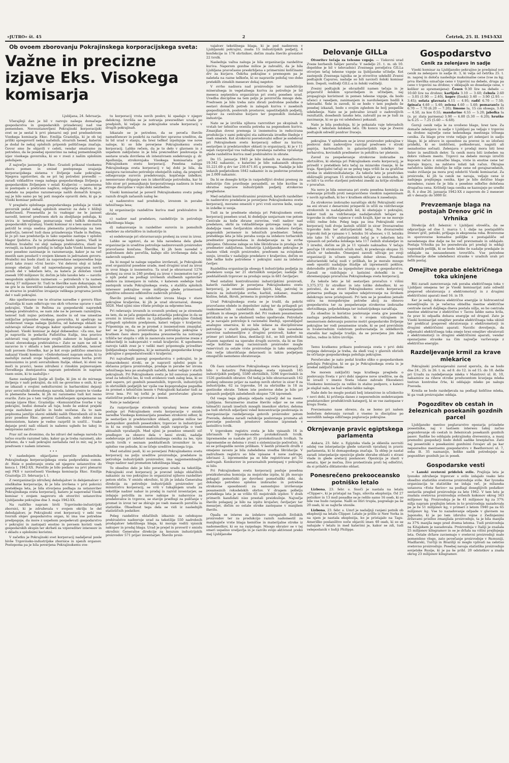»JUTRO« št. 45 2 Četrtek, 25. II. 1943-XXI
Ob ovoem zborovanju Pokrajinskega korporacijskega sveta:
Važne in precizne izjave Eks. Visokega komisarja
vajalcev tekstilnega blaga, ki je pod nadzorom v Ljubljanski pokrajini, znaša 15 industrijskih podjetij, 4 konfekcije in 176 obrtnikov, dočim znaša število grosistov 22 tvrdk.
Naslednja važna naloga je bila organizacija razdelitve kuriva. Naporom gozdne milice je zahvaliti, da je bila Ljubljana pravočasno preskrbljena s primernimi količinami drv za kurjavo. Oskrba pokrajine s premogom pa je naletela na razne težkoče, ki so napravile položaj vso dobo pretekilh zimskih mesecev dokaj negotov.
V svrho nadzora nad proizvodnjo ter razdelitvijo mineralnega in vegetalnega kuriva za potrošnjo je bil meseca septembra organiziran pri svetu poseben urad. Uvedba discipline na tem polju je povzročila mnogo dela. Predvsem je bilo treba zato zbrati podrobne podatke o sestavi domačih potreb in zalogah kuriva v zasebnih gospodinjstvih, poslovnih prostorov, ugostiteljskih podjetij, naprav za centralno kurjavo ter pogonskih instalacij industrije.
Nato se je izvršila njihova razvrstitev po skupinah in vrstah ter tehnično ocenila potreba na pogonskem kurivu. Zmanjšan dovoz premoga iz inozemstva in reducirana produkcija v sami pokrajini sta zahtevala izvedbo štednje v vseh smereh. Kot strokovni posvetovalni odbor je sodeloval pri Pokrajinskem svetu korporacij odbor za kurivo, sestavljen iz predstavnikov oblasti in organizacij, ki je v 11 sejah razpravljal vsa važnejša vprašanja načelna vprašanja glede razdelitve kuriva med prebivalstvo in obrate.
Do 15. januarja 1943 je bilo izdanih za domačinstva 19.342 nakaznic, s katerimi je bilo nakazanih skupno 55.221.69 q drv ter 230.671.85 q premoga. Nadalje je bilo izdanih podjetnikom 1842 nakaznic in za poslovne prostore pa 2.009 nakaznic.
Da bi se doseglo kritje in razpoložljivi drobni premog za industrijo čim pravilneje porazdelil, so bile kurilne in obratne naprave industrijskih podjetij strokovno pregledane.
Med ostalimi kontroliranimi proizvodi, katerih razdelitev in nadzorstvo predelave je poverjeno Pokrajinskemu svetu korporacij, moramo omeniti v prvi vrsti surove kože, usnje in izdelke iz usnja.
Tudi za te predmete obstoja pri Pokrajinskem svetu korporacij poseben urad, ki dodeljuje usnjarnam vse potom Centrale za kože zbrane surovine, vodi nadzor nad predelavo, skrbi za vskladiščenje gotovega usnja in ga dodeljuje vsem čevljarskim obratom za izdelavo čevljev, pogonskih jermenov in tehničnih predmetov. Tekom preteklega leta je bila poraba usnja za izdelavo torbarskih predmetov prepovedana in dodeljevanje za te svrhe ukinjeno. Odnosne zaloge so bile likvidirane in prodaja teh predmetov zaključena. Industrija Ljubljanske pokrajine je znaten višek svojih proizvodov, predvsem na svinjskem usnju, izvozila v nadaljnjo predelavo v kraljevino, dočim so bile težke kože potrošene v pokrajini sami za izdelavo čevljev.
Razdelilna organizacija obsega 4 industrijska podjetja za predelavo usnja ter 21 obrtniških usnjarjev, nadalje 36 pooblaščenih trgovcev za prodajo usnja in 681 čevljarjev.
Med ostalimi kontroliranimi industrijskimi proizvodi, katerih razdelitev je poverjena Pokrajinskemu svetu korporacij, je omeniti posebno špirit, klej, petrolej in bencin za industrijske svrhe, karbid, sukanec, mastne kisline, šelak, škrob, jermena in gumijeve izdelke.
Urad Pokrajinskega sveta se je trudil, da pokrbi pravočasno obdelo in dopolnitev zalog ter da prilagodi pri vsakomesečnih razdelitvah nakazila izpremenjenim prilikam in obsegu prevzetih del. Pri vsakem posameznem koristniku so se te okolnosti vedno upoštevale. Potrošače se je navajalo potrošnjo k racionelni štednji, uporabljajoč analogno smernice, ki so bile izdane za disciplinirane potrošnje v starih pokrajinah. Kjer so bile navedene surovine nadomestljive z drugimi proizvodi, kakor na primer pri izdelavi kisa, destilaciji itd., so bili potrošniki sčasom napoteni na uporabo drugih surovin, da bi se čim večje količine zalog racioniranih proizvodov mogle rezervirati za ostale vrste proizvodnje in tako omogočiti čim večje izkoriščanje delavnosti in takim podjetjem omogočilo nemoteno obratovanje.
•
Ob času ustanovitve Pokrajinskega sveta korporacij je bilo v katastru Pokrajinskega sveta vpisanih 145 industrijskih podjetij, 5580 obrtniških, 3296 trgovinskih in 1526 gostinskih obratov. Od tedaj je bilo obravnavanih 142 prošenj odnosno prijav za nastop novih obrtov in sicer 8 za industrijske, 62 za trgovske, 54 za obrtniške in 18 za gostinske obrate. Tekom iste poslovne dobe je bilo pri vpisanih podjetjih zabeleženih skupno 726 izpremeb.
Od vsega tega gibanja odpada največji del na mesto Ljubljana. Sorazmerno znatne število odjav se ne sme tolmačiti zaradi izsečnih mnogih imenikov obrtov, deloma pa tudi obrtnih odjavljeni vsled koncentracije poslovanja in reorganizacije razdeljevanja gotovih proizvodov potom Prevoda, deloma zaradi redukcije poslovnega prometa ali prevzetje poslovnih prostorov odnosno izpremeb v lastništvu tvrdk.
V trgovskem registru sveta je bilo vpisanih 16 in izbrisanih 9 trgovsko-sodno protokoliranih tvrdk. Izpremembe so nastale pri 35 protokoliranih tvrdkah. Te izpremembe so deloma v zvezi s sistemizacijo področnic, ki so se prilagodile novim prilikam. V šestih primerih družb z omejeno zavezo je bila zabeležena uvedba likvidacije. V zadružnem registru so bile vpisane 4 nove zadruge, izbrisani 2, izpremembe pa so bile registrirane pri 32 zadrugah. Konkurzov in poravnalnih postopanj v pokrajini ni bilo.
Pri Pokrajinskem svetu korporacij posluje posebna preizkuševalna komisija za mojstrske izpite, ki jih morajo polagati pomočniki po dovršeni pomočniški dobi, da dokažejo potrebno splošno izobrazbo in potrebne strokovne sposobnosti za samostojno izvrševanje posameznih rokodelskih obrtov. V drugem polletju preteklega leta je se vršilo 65 mojstrskih izpitov. V dveh primerih kandidati niso prestali preizkušnje. Največje število polaganj je bilo na izpitu krojačev, čevljarjev ter mesarjev, dočim so ostale stroke zastopane v manjšem številu.
Opaža se interes za izdelavo surogatnih živilskih proizvodov ter za produkcijo raznih nadomestil za manjkajoče vrste blaga kemične in materijalne stroke iz nadomestkov, ki so na razpolago. Mnogo obratov se v tej smeri uspešno uveljavlja in je razvilo svojo aktivnost preko mej Ljubljanske
Delovanje GILLa
Otvoritev tečaja za telesno vzgojo. — Tiskovni urad Zveze borbenih fašijev poroča: V nedeljo 21. t. m. ob 10. dopoldne je bil v telovadnici Zveznega poveljstva GILLa otvorjen tečaj telesne vzgoje za ljubljanske učitelje. Kot zastopnik Zveznega tajnika se je otvoritve udeležil Zvezni podtajnik Capurso, nadalje so bili navzoči šolski komisar kom. Depoli, voditelji GILL-a in šolski voditelji.
Zvezni podtajnik je obrazložil namen tečaja in je priporočil šolskim upraviteljem in učiteljem, naj propagirajo koristnost in pomen telesne vzgoje, da bodo učenci z veseljem, zanimanjem in navdušenjem hodili k telovadbi. Šole in zavodi, ki se bodo v tem pogledu še posebej izkazali, bodo s svojim zgledom še bolj pospešile udeleženje. Nato se je pohvalno izrazil o zadovoljivih rezultatih, doseženih lansko leto, zahvalil pa se je tudi za zanimanje, ki so ga vsi udeleženci pokazali.
Nato je bila poskušnja, ki je pokazala vaje telovadnih tekem v tekočem šolskem letu. Ob koncu vaje je Zvezni podtajnik odredil pozdrav Duceju.
pokrajine. V splošnem se je izvoz proizvodov pokrajine v poslovni dobi zadovoljivo razvijal predvsem v stroki papirja, kartonažnih in galanterijskih izdelkov ter torbarstva, kovinskih predmetov in pohištva ter pletenin.
Zavod za pospeševanje strokovne izobrazbe za obrtništvo, ki obstoja pri Pokrajinskem svetu korporacij, je priredil v preteklem letu tečaj za mizarsko risanje, ki še traja. Specijalni tečaji so se poleg tega vršili še za grafične stroke in elektroinštalaterje. Za tekoče leto je predviden obširnejši program 15 strokovnih tečajev za izobrazbo, ki so bili v ta svrho stavljeni potrebni zneski za kritje stroškov v proračun.
Na novo je bila osnovana pri svetu posebna komisija za reševanje pritožb proti neupravičeno visokim najemninam v novih zgradbah, ki bo v kratkem sklicana k zasedanju.
Za strokovno izobrazbo naraščajo skrbi Pokrajinski svet na eni strani z denarnimi prispevki in učili za vzdrževanje strokovnih in nadaljevalnih šol, ki obstojajo v pokrajini, kakor tudi za vzdrževanje nadaljevalnih tečajev za trgovske in obrtne vajence v onih krajih, kjer se ne morejo vršiti redne šole. Poleg tega pa ima Pokrajinski svet korporacij tudi dvoje lastnih učilišč in sicer Dvorazredno trgovsko šolo ter abiturijentski tečaj. Na dvorazredni trgovski šoli je vpisano v I. letniku 16 učencev, v II. letniku isto tako 16. V abiturijentski tečaj je v tekočem letu vpisanih od početka šolskega leta 117 rednih slušateljev in 3 izredni, dočim se jih je 11 vpisalo naknadno. V tečaju poučuje 18 strokovnih učnih moči, ki predavajo skupno 35 učnih ur tedensko. Omenjeni zavodi uživajo po svoji organizaciji in učnem uspehu dober sloves. Posebno abiturientski tečaj nudi v prilikah, ko je moralo mnogo oseb opustiti nadaljnje študije ali izpremeniti poklice, dobrodošlo priliko za izpopolnitev znanja o gospodarstvu. Zavodi se vzdržujejo z lastnimi dohodki in ne obremenjujejo proračuna Pokrajinskega sveta korporacij.
Za tekoče leto je bil sestavljen proračun v višini 3,375.372 lir stroškov in isto toliko dohodkov, ki so potrebni, da se stvori Pokrajinskemu svetu korporacij primerna podlaga za uspešno udejstvovanje na širokem delokrogu nove pristojnosti. Pri tem se je posebno jemalo ozira na mnogobrojne potrebe akcij za obnovo gospodarstva ter za pospeševanje strokovne izobrazbe obrtniškega, poljedelskega ter industrijskega naraščaja.
Za obsežno in koristno poslovanje sveta gre posebna zasluga podpredsedniku, ki v svojem vztrajnem in neumornem delovanju pozorno motri gospodarsko življenje pokrajine ter vodi posamezne urade, ki se pod previdnim in hvalevrednim vodstvom podravnatelja in oddelkovih starešin kar najbolje trudijo, da se poverjena jim dela točno, redno in hitro izvršijo.
•
Temu kratkemu prikazu poslovanja sveta v prvi dobi svojega delovanja je treba, da sledi vsaj v glavnih obrisih še očrtanje gospodarskega položaja pokrajine.
Poročevalec je nato podal kratko sliko o gospodarskem položaju Pokrajine, ki se ga je Pokrajinskega sveta in je izrekel zaključil takole:
Ne morem zaključiti tega kratkega pregleda o poslovanju Sveta v prvi dobi njegove nove ureditve, ne da bi izrazil v imenu Sveta vdano zahvalo Ekscelenci Visokemu komisarju za veliko in stalno podporo, s katero je olajšal nalo, ne baš vedno lahko nalogo.
Naše delo bo moglo postati bolj intenzivno in učinkovito v novi dobi, ki pričenja danes z neposrednim sodelovanjem predstavnikov produktivnih kategorij, ki so vse zastopane v krogu Sveta.
Prevzemamo nase obvezo, da se bomo pri našem bodočem delovanju ravnali z vnemo in disciplino po navodilih našega odličnega poglavarja pokrajine.
Okrnjevanje pravic egiptskega parlamenta
Ankara, 23. febr. s. Egiptska vlada je sklenila zavrniti odslej vse interpelacije glede ustavnih vprašanj in pravic parlamenta, ki bi domagoskega značaja. Ta sklep je nastal zaradi interpelacije opozicije glede zlorabe oblasti s strani vlade in glede aretacij poslancev. Opozicija je zlasti v senatu, kjer je močna, živo protestirala proti tej odločitvi, da si prilašča diktatorsko oblast.
Ponesrečeno prekooceansko potniško letalo
Lizbona, 23. febr. s. Snoči je nastala na letalu »Clipper«, ki je pristajal na Tagu, silovita eksplozija. Od 27 potnikov in 13 mož posadke se je rešilo samo 16 oseb, ki so bile vse hudo ranjene. Našli so štiri trupla, pogrešajo pa še 20 oseb, ki so najbrže utonile.
Lizbona, 23. febr. s. Umrl je nadaljnji ranjeni potnik ob eksploziji na letalu Clipper. Letalo je prišlo iz New Yorka in na njem je nastala eksplozija, ko je pristajalo na Tagu. Ameriško poslaništvo noče objaviti imen 40 oseb, ki so se nahajale v letalu in med katerimi je, kakor se zdi, tudi veleposlanik v Indiji Philipps.
Gospodarstvo
Cenik za zelenjavo in sadje
Visoki komisar za Ljubljansko pokrajino je predpisal nov cenik za zelenjavo in sadje št. 3, ki velja od četrtka 25. t. m. naprej in določa naslednje maksimalne cene (vse za kg; prva številka označuje ceno v trgovini na debelo, druga pa ceno v trgovini na drobno; v oklepajih so dosedanje cene, v kolikor so spremenjene): Česen 9.30 lire na debelo — 10.60 lire na drobno; karfijola 3.10 — 3.60; čebula 2.60 — 3.05 (1.90 — 2.40), kopre (finoki) 3.40 — 3.90 (2.95 — 3.45); solata glavnata 4.15 — 4.95; radič 6.70 — 7.50; špinača 4.60 — 5.40; zelena 4.60 — 5.60; pomaranče Ia 6.70 — 7.70 (6.20 — 7.20); limone Ia, 15 cm obsega, 3.45 — 4.50, za kos 0.55; mandarine 4.55 — 5.20; jabolka Ia (n. pr. zlata parmena) 5.90 — 6.80 (5.30 — 6.20); hruške Ia 6.25 — 7.25 (5.60 — 6.60).
Gornji cenik velja le za uvoženo blago, brez tare. Za domače zelenjavo in sadje v Ljubljani pa veljajo v trgovini na drobno največje cene tedenskega mestnega tržnega cenika. Za blago prve vrste veljajo pri zelenjavi in sadju blago, ki je zdravo in sposobno za prevoz in so izločeni pridelki, ki so izobličeni, poškodovani, nagniti ali nezadostno sočnati. Zelenjava v prodaji mora biti brez listov in neužitnih delov. Ta cenik mora biti izobešen na dobro vidnem mestu. Trgovci na debelo morajo izročiti kupcem račun z označbo blaga, vrste in enotne cene ter morajo kupcu, na zahtevo izdati tak račun. Okrajna načelstva lahko določijo še nižje cene od gorajnavedenih, vsako zvišanje pa mora prej odobriti Visoki komisariat. Za proizvode, ki jih ta cenik ne navaja, veljajo cene iz zadnjega prejšnjega cenika, kjer je bilo dotično blago navedeno, razen če je bila s posebno odločbo določena drugačna cena. Kršitelji tega cenika se kaznujejo po uredbi št. 8. z dne 26. januarja 1942-XX z zaporom do 2 mesecev ali v denarju do 5000 lir.
Prevzemanje blaga na postajah Drenov grič in Vrhnika
Direkcija drž. železnic v Ljubljani obvešča, da se odpravljajo od dne 1. marca t. l. dalje na postajališču Drenov grič, potniki, prtljaga in ekspresna roba. Brzovozne in sporovozne komadne pošiljke s postajališče od navedenega dne dalje ne bo več prevzemalo in oddajalo. Postaja Vrhnika pa bo posredovala pri predaji in oddaji vagonskih pošiljk, ki se bodo lahko še nadalje predajale in oddajale na nezasedenem tovorišču. Vse potrebne informacije dobe udeleženci stranke v uradnih urah pri šefih postaj.
Omejitve porabe električnega toka ukinjene
Biti zaradi zamrzovanja rek poraba električnega toka v Ljubljani omejena ter je Visoki komisarijat zato odredil prepoved obratovanja z elektromotorji in z drugimi električnimi aparati med 16. in 19.
Ker je sedaj dobava električne energije iz hidrocentral zanesljivejša in je večerna obtežba mestne električne centrale zaradi daljšega dneva postala nižja, so bo centrala mestne elektrarne z električno v Tacnu lahko sama krila, če prav bi odpadla dobava energije od drugod. Zato je Visoki komisarijat omejitev porabe električnega toka ukinil ter preklical prepoved obratovanja z elektromotorji in drugimi električnimi aparati. Navzlic dovoljenju, da odjemalci električnega toka smejo brez omejitev obratovati z elektromotorji in drugimi električnimi aparati, vendar opozarjamo stranke na čim največje varčevanje z električno energijo.
Razdeljevanje krmil za krave mlekarice
Pokrajinski prehranjevalni zavod sporoča, da se bodo dne 24., 25. in 26. t. m. od 8. do 12. in od 15. do 18. delile pri Uradu za razdeljevanje mleka v Maistrovi ul. št. 10, nakaznice za riževe otrobe producentom kravjega mleka tostran kontrolne črte, ki oddajajo mleko po nalogu Prevoda.
Krmila se bodo razdeljevala na podlagi količine mleka, ki ga vsak proizvajalec oddaja.
Pogozditev ob cestah in železnicah posekanih gozdnih parcel
Ljubljansko mestno poglavarstvo opozarja prizadete posestnike, naj v lastnem interesu takoj začno pogozdovanje ob cestah in železnicah posekanih gozdnih pasov. Sadike bo oddajala pokrajinska drevesnica, a manj premožni gospodarji bodo dobili sadike brezplačno. Zato naj posestniki s posekanimi gozdnimi čuvajev ali pa kar neposredno mestnemu gospodarstvu v Beethovnovi ul. 7, soba št. 35 naznanijo, koliko sadik potrebujejo za pogozditev gozdnih jas in posek.
Gospodarske vesti
= Lanski svetovni pridelek svile. Prejšnja leta je lyonsko združenje trgovcev s svilo izdajalo vsako leto obsežno statistiko svetovne proizvodnje svile. Ker lyonska organizacija te statistike ne izdaja več, je milanska ustanova »Ente Serico« na podlagi doseglijivih podatkov sestavila pregled proizvodnje za leto 1942. V tem letu je znašala svetovna proizvodnja svilenih kokonov okrog 343 milijonov kg. Proizvodnja je še 41 milijonov kg za 37% nižja napram prejšnjim letom in to proizvodnja nazadovala pa je že 51 milijonov kg, v primeri z letom 1940 pa za 65 milijonov kg. Vse to nazadovanje odpade v glavnem na Japonsko, ki je po tem izbruhu vojne z Zedinjenimi državami prisilno zmanjšala proizvodnjo, ta je bila manjša za 37% manjša nego pred dvema letoma. Tudi proizvodnja na Kitajskem je nazadovala. Proizvodnja v Italiji je znašala 25 milijonov kilogramov in se je držala na višini prejšnjega leta. Ostale države zavzemajo v svetovni proizvodnji malo pomembno vlogo, zato povečanje proizvodnje v Rumuniji, Madžarski, Turčiji in Braziliji ni moglo vplivati na celotno svetovno proizvodnjo. Posebej navaja statistika proizvodnjo sovjetske Rusije, ki je pa še pribl. 20 odstotkov a znaša okrog 23 milijonov kilogramov.
Ljubljana, 24. februarja.
Včerajšnji dan je bil v razvoju našega domačega gospodarstva in gospodarskih prizadevanj nad vse pomemben. Novoustanovljeni Pokrajinski korporacijski svet se je sestal k prvi plenarni seji pod predsedstvom Visokega komisarja Eksc. Emilija Graziolija, ki je ob tej priliki spregovoril nekaj načelnih, stvarnih besed, katerim je dodal še nekaj splošnih pripomb političnega značaja. Govor smo že objavili v celoti, vendar smatramo za potrebno, da še posebej opozorimo na nekaj pomembnejših izjav visokega govornika, ki so v zvezi z našim splošnim položajem.
Z največjo jasnostjo je Eksc. Grazioli prikazal visokemu zboru pomen in smisel postopnega uvajanja korporacijskega sistema v življenje naše pokrajine. Njegova ugotovitev, da se pri tej potrebni prevedbi — zaradi vzkladitve vsega našega gospodarskega življenja z gospodarskim življenjem v ostali Kraljevini — namenoma ni postopalo s pretirano naglico, odgovarja dejstvu, ki je naletelo na popolno razumevanje naših domačih krogov, saj je bilo samo po tej poti mogoče opraviti delo, ki ga je Visoki komisar pohvalil.
V pregledu splošnega gospodarskega položaja je visoki govornik podal nekaj splošnih smernic za delo v bližnji bodočnosti. Presenetila je tu vsakogar ne le jasnost navodil, temveč predvsem skrb za zboljšanje položaja, ki izvira iz temeljitega poznavanja vseh težkih domačih gospodarskih vprašanj. Visoki komisar ni s tem samo znova potrdil le svoja osebna plemenita prizadevanja na tem področju, temveč tudi dasa prizadevanja Vlade in Režima, ki ju pri nas predstavlja in tako uspešno zastopa v splošni blagor ljudstva. Za ta prizadevanja bodo njemu, Vladi in Režimu hvaležni vsi sloji našega prebivalstva, zlasti pa revnejši, za katerih položaj in težnje kaže Visoki komisar še prav posebno zanimanje in razumevanje, kakor je na več mestih sam poudaril v svojem klenem in jedrnatem govoru. Hvaležni mu bodo zlasti za napovedane nezposredne boja proti tako zvani »črni borzi«. Vsi delovni sloji si lahko mnogo obetajo tudi od napovedanega programa novih javnih del v tekočem letu, za katera je določen visok znesek 100 milijonov lir, dočim je bilo lansko leto — navzlic neugodnim splošnim razmeram — potrošenih v ta namen skoraj 37 milijonov lir. Tudi te številke nam dokazujejo, da ne gre le za teoretično nakazovanje raznih potreb, temveč za stvarno in praktično izvajanje velikega programa javnih del v naši pokrajini.
Ako upoštevamo vse te stvarne navedbe v govoru Eksc Graziolija ki nam odkrivajo vso skrb vrhovne uprave v naši pokrajini, Vlade in Režima za gospodarski napredek našega prebivalstva, se nam zde ne le povsem razumljive, temveč tudi nujno potrebne, modre in od vse umestne zaključne pripombe visokega govornika, ki apelirajo na uvidevnost vsega našega ljudstva, od katerega oblasti ne zahtevajo ničesar drugega kakor spoštovanje zakonov in lojalnost. Visoki komisar je dejal dobesedno: »Za ono, kar je napravila in podarila Fašistična Italija, ima pravico zahtevati vsaj spoštovanje svojih zakonov in lojalnost s strani slovenskega prebivalstva.« Zato se nam ne zdi le naravno in v skladu s tem plemenitim stališčem, temveč tudi povsem človeško, kar je kot svojo politično smernico nakazal Visoki komisar: »Dobrohotnost napram onim, ki to zaslužijo zaradi svoje lojalnosti, neizprosna borba proti komunizmu in proti sovražnikom Italije, oblast, ki sloni na moči in pravici, tesno združeni z rimskim pojmovanjem človeškega dostojanstva napram potrebnim in napram vsem onim, ki to zaslužijo.«
Samo zaslepljeni ljudje ali ljudje, ki jim ni do mirnega življenja v naši pokrajini, da niti ne govorimo o onih, ki so se izkazali s svojimi nekulturnimi in barbarskimi dejanji prav sovražniki slovenskega naroda, lahko prezro te visoke in plemenite besede, ki jih mi razumemo tudi kot resno svarilo. Zato pa s tem večjim zadoščenjem sprejemamo na znanje izjave Eksc. Graziolija: »Komunistične tvorbe v tej pokrajini, bodisi domače ali tuje, bodo še enkrat prejele svoje zasluženo plačilo in bodo uničene. Za to nam poplnoma jamčijo slavni oddelki naših Oboroženih sil in še prav posebno Eksc. general Gambara, zelo dobro znan komunistom, katere je vedno razpršil in uničil... Vsako dejanje proti naši oblasti in našemu ugledu bo takoj in neizprosno zatrto.«
Prav nič ne dvomimo, da bo zdravi del našega naroda to točno svarilo razumel tako, kakor ga je treba razumeti, ako hočemo, da v naši pokrajini zavladata red in mir, saj je to predvsem v našem interesu.
• • •
V naslednjem objavljamo poročilo predsednika Pokrajinskega korporacijskega sveta podprefekta comm. dr. Bisie o poslovanju sveta od njegove ustanovitve do konca l. 1942-XX. Poročilo je bilo podano na prvi plenarni seji PKS v navzočnosti Visokega komisarja Eksc. Emilija Graziolija 23. februarja t. l.
Z reorganizacijo združenj delodajalcev in delojemalcev v sindikalne korporacije, ki je bila izvršena v prvi polovici preteklega leta, je bila stvorjena podlaga za ustanovitev Pokrajinskega sveta korporacij, katero je napovedal Visoki komisar v svojem nagovoru ob otvoritvi ustanovitve Ljubljanske pokrajine dne 3. maja 1942-XX.
Na različko napram bivši Trgovinsko-industrijski zbornici, ki je združevala v svojem okrilju le del delodajalcev, je Pokrajinski svet korporacij v sebi vse tvornih slojev gospodarstva organ, ki ima vse potrebne predpogoje, da more z uspehom pospeševati gospodarstvo v pokrajini in zastopati enotno in povsem koristi vseh gospodarskih skupin ter skrbeti za vzporeditev interesov in v skladu s splošnimi koristmi.
V začetku je Pokrajinski svet korporacij nadaljeval posle bivše Trgovinsko-industrijske zbornice in njenih organov. Postopoma pa je bila poverjena Pokrajinskemu sve-
tu korporacij vrsta novih poslov, ki spadajo v njegov delokrog. Izvršila se je notranja preureditev urada po predpisih, ki veljajo za pokrajinske urade korporacij v drugih pokrajinah.
Izkazalo se je potrebno, da se poveča število nameščencev in poskrbi za razširitev upravne ureditve, da bi bil urad v stanju, da brez težkoč izpolnjuje vse nove naloge, ki so bile poverjene Pokrajinskemu svetu korporacij. Lahko rečem, da je to delo v glavnem in z uspehom zaključeno in je bila preureditev poslovanja in sestave urada dovršena ob intenzivnem sodelovanju g. dr. Apollonija, strokovnjaka Visokega komisariata pri Pokrajinskem svetu korporacij. Posebna naloga Pokrajinskega sveta korporacij v tej dobi je bila, da zasigura racionalno potrošnjo obstoječih zalog, da prepreči odtegovanje surovin predelovanju, kopičenje izdelkov, neosnovano dviganje cen in izkoriščanje potrošnika, kar bi bilo sicer pri pomanjkanju korporativnega nadzora in brez stroge discipline v vojni dobi neizbežno.
Visoki komisariat je poveril Pokrajinskemu svetu poleg raznih drugih začasnih nalog še:
a) nadzorstvo nad produkcijo, izvozom in porabo tehničnega lesa;
b) organizacijo razdelitve kuriva med prebivalstvo in obrate;
c) nadzor nad predelavo, razdelitvijo in potrošnjo tekstilnega blaga;
d) nakazovanje in razdelitev surovin in pomožnih sredstev za obrtništvo in industrijo in
e) sodelovanje pri obravnavanju prošenj za uvoz in izvoz.
Lahko se ugotovi, da so bila navedena dela glede organizacije in ureditve potrošnje nadzorovanih proizvodov pravočasno končana. Številke, ki jih bom navedel v podrobnem delu poročila, kažejo silo izvršenega dela in zadevnih uspehov.
Da bi mogel te naloge uspešno izvrševati, je Pokrajinski svet organiziral posebne urade, med drugimi urad za izvoz in uvoz blaga iz inozemstva. Ta urad je obravnaval 1276 prošenj za uvoz in 240 prošenj za izvoz v inozemstvo ter je o njih podal na podlagi izvršenih službenih ugotovitev odobro za izmenjavo in valute, v katerem sodeluje tudi zastopnik urada Pokrajinskega sveta, s stališča splošnih interesov pokrajine svoje mišljenje glede primernosti ugoditve odnosno odklonitve zadevnih prošenj.
Število prošenj za odobritev izvoza blaga v stare pokrajine kraljevine, ki jih je urad obravnaval, dosega 5028. Med njimi niso vštete prošnje za odpremo lesa.
Pri reševanju izvoznih in uvoznih prošenj se je stremelo za tem, da se jača gospodarska avtarkija pokrajine in da se uvozni in izvozni režim za Ljubljansko pokrajino čimbolj prilagodi splošnim predpisom, kateri veljajo v kraljevini. Pripominja se, da se je promet z inozemstvom zmanjšal, ker se je tujina, proizvodnja in potrošnja pokrajine v kratkem času skoro popolnoma preusmerila na notranje tržišče ter stopila v stik in zasnovala nove poslovne zveze z dobavitelji in nakupovalci v ostali kraljevini. K ugodnemu razvoju takih zvez je v veliki meri pripomogla prireditev ljubljanskega velesejma, ki je seznanila gospodarske kroge pokrajine z gospodarstveniki v kraljevini.
Pri najvažnejši panogi gospodarstva v pokrajini, to je šumarskolesni stroki, se je napravil splošni popis in občasna prijava proizvodnje, prodaje in porabe ter izvoza tehničnega lesa po analognih načelih, kakor veljajo v starih pokrajinah. Pri Pokrajinskem svetu je bil osnovan posebni urad za tehnični les, ki vodi evidenco vseh zalog lesa, ki so pod zaporo, pri gozdnih posestnikih, trgovcih, industrijcih in obrtniških podjetjih ter vpiše vse kupoprodajne pogodbe za promet s tehničnim lesom v Pokrajinski kataster tudi za izvoz lesa. Pri tej točki je podal poročevalec glavne statistične podatke o prometu z lesom.
Nato je nadaljeval:
Za razpravljanje strokovnih vprašanj lesne stroke posluje pri Pokrajinskem svetu korporacije v smislu naredbe Visokega komisarijata poseben strokovni odbor, ki je sestavljen iz predstavnikov oblasti, gozdne milice ter zastopnikov gozdnih posestnikov, trgovcev in industrijcev in ki na svojih vsakomesečnih sejah razpravlja o vseh aktualnih vprašanjih. Med njimi je posebno omeniti nič predlogov za obnovo dela v lesni stroki, nadalje sodelovanje pri izdelavi maksimalnega cenika za les, vpis novih tvrdk v seznam pooblaščenih izvoznikov in na splošno vse pobude, ki se tičejo ureditve lesnega trga.
Med ostalimi posli, ki so poverjeni Pokrajinskemu svetu korporacij na polju ureditve proizvodnje, predelave in potrošnje industrijskih proizvodov, ima najpomembnejšo vlogo nadzor nad prometom tekstilnega blaga.
To obsežno delo je bilo poverjeno uradu za tekstilije. Pokrajinski svet korporacij je prevzel izdajo oblačilnih nakaznic za vso pokrajino in organiziral njihovo razdelitev potom občin. V smislu okrožnic, ki jih je izdala Generalna direkcija za potrošnjo industrijskih proizvodov pri ministrstvu korporacij, se vrši v tukajšnjem uradu za tekstilije nadzor nabav in prodaj in razvid inventarjev, se izdajajo potrdila za nove nakupe in nabavnice za predelovalce in trgovce, se stavijo predlogi za puščanje v promet in izvoz ter se zbirajo po vseh mesecih poročila in statistike. Obsežnost tega dela se vidi iz naslednjih statističnih podatkov.
Poleg razdelitve oblačilnih izkaznic za celokupno prebivalstvo nadzoruje urad za tekstilije 550 nadrobnih prodajalcev tekstilnega blaga, ki morajo voditi vpisnik nakupov in prodaj blaga. Urad je prejel in proveril v smislu okrožnic Generalne direkcije za konzum industrijskih proizvodov 571 prijav inventarjev. Število proiz-